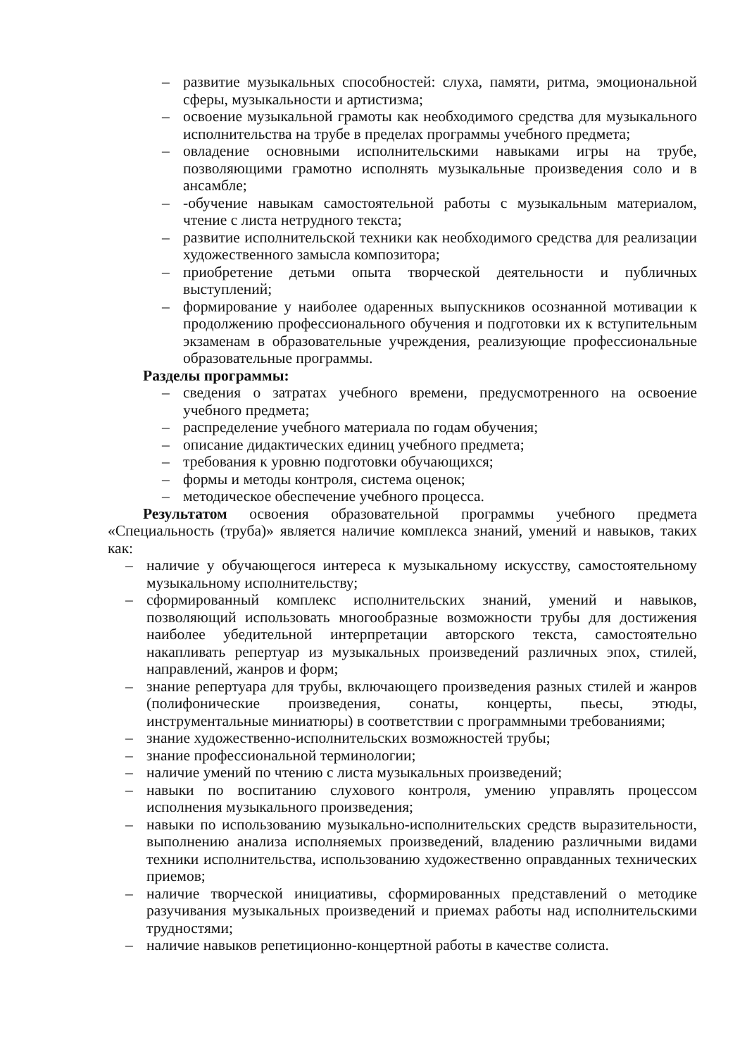– развитие музыкальных способностей: слуха, памяти, ритма, эмоциональной сферы, музыкальности и артистизма;
– освоение музыкальной грамоты как необходимого средства для музыкального исполнительства на трубе в пределах программы учебного предмета;
– овладение основными исполнительскими навыками игры на трубе, позволяющими грамотно исполнять музыкальные произведения соло и в ансамбле;
– -обучение навыкам самостоятельной работы с музыкальным материалом, чтение с листа нетрудного текста;
– развитие исполнительской техники как необходимого средства для реализации художественного замысла композитора;
– приобретение детьми опыта творческой деятельности и публичных выступлений;
– формирование у наиболее одаренных выпускников осознанной мотивации к продолжению профессионального обучения и подготовки их к вступительным экзаменам в образовательные учреждения, реализующие профессиональные образовательные программы.
Разделы программы:
– сведения о затратах учебного времени, предусмотренного на освоение учебного предмета;
– распределение учебного материала по годам обучения;
– описание дидактических единиц учебного предмета;
– требования к уровню подготовки обучающихся;
– формы и методы контроля, система оценок;
– методическое обеспечение учебного процесса.
Результатом освоения образовательной программы учебного предмета «Специальность (труба)» является наличие комплекса знаний, умений и навыков, таких как:
– наличие у обучающегося интереса к музыкальному искусству, самостоятельному музыкальному исполнительству;
– сформированный комплекс исполнительских знаний, умений и навыков, позволяющий использовать многообразные возможности трубы для достижения наиболее убедительной интерпретации авторского текста, самостоятельно накапливать репертуар из музыкальных произведений различных эпох, стилей, направлений, жанров и форм;
– знание репертуара для трубы, включающего произведения разных стилей и жанров (полифонические произведения, сонаты, концерты, пьесы, этюды, инструментальные миниатюры) в соответствии с программными требованиями;
– знание художественно-исполнительских возможностей трубы;
– знание профессиональной терминологии;
– наличие умений по чтению с листа музыкальных произведений;
– навыки по воспитанию слухового контроля, умению управлять процессом исполнения музыкального произведения;
– навыки по использованию музыкально-исполнительских средств выразительности, выполнению анализа исполняемых произведений, владению различными видами техники исполнительства, использованию художественно оправданных технических приемов;
– наличие творческой инициативы, сформированных представлений о методике разучивания музыкальных произведений и приемах работы над исполнительскими трудностями;
– наличие навыков репетиционно-концертной работы в качестве солиста.